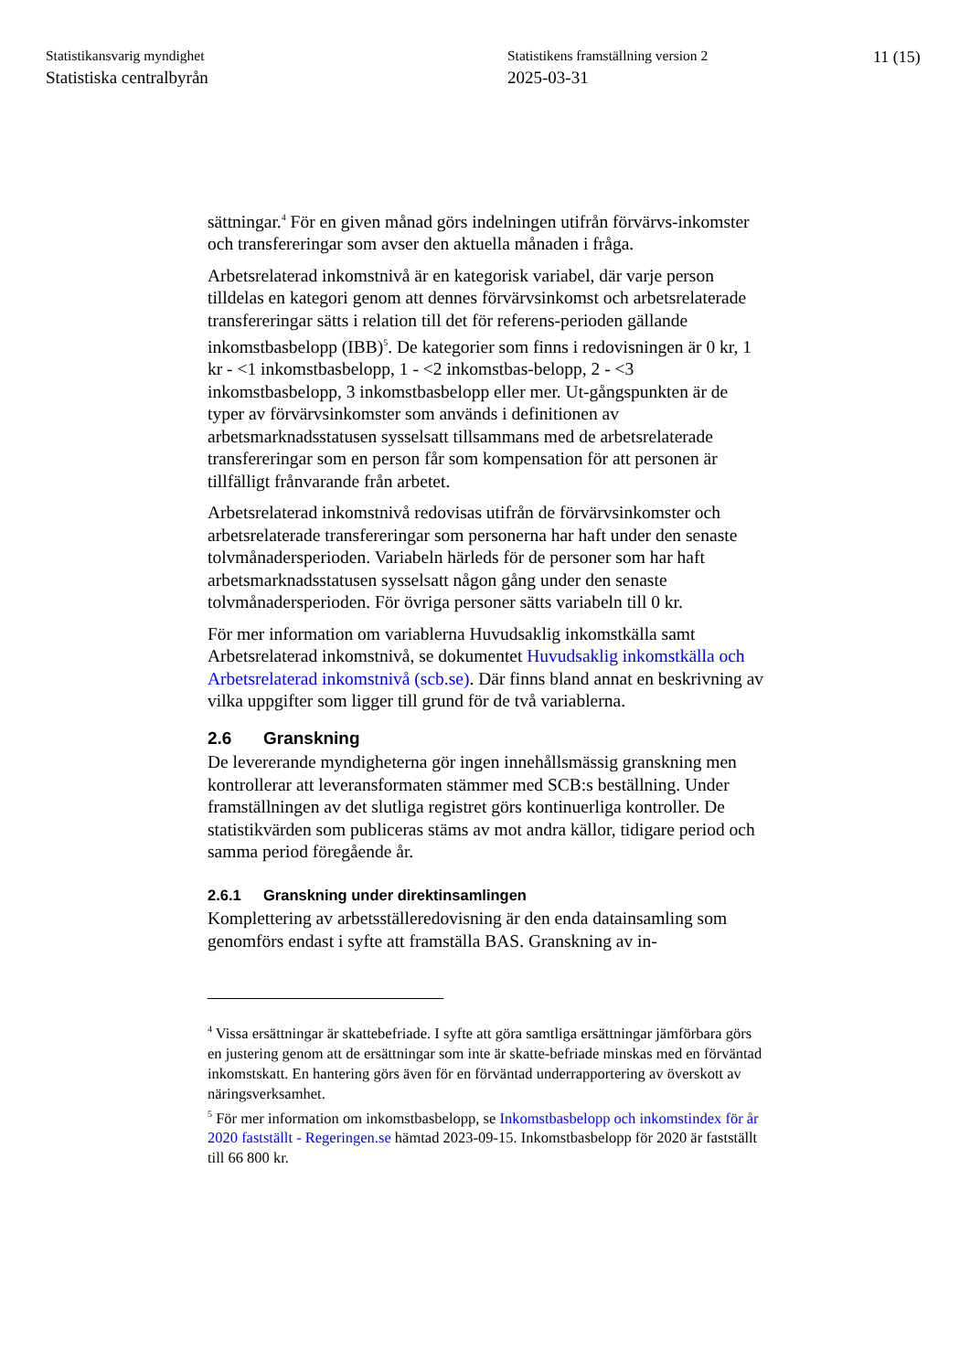Statistikansvarig myndighet
Statistiska centralbyrån
Statistikens framställning version 2
2025-03-31
11 (15)
sättningar.<sup>4</sup> För en given månad görs indelningen utifrån förvärvs-inkomster och transfereringar som avser den aktuella månaden i fråga.
Arbetsrelaterad inkomstnivå är en kategorisk variabel, där varje person tilldelas en kategori genom att dennes förvärvsinkomst och arbetsrelaterade transfereringar sätts i relation till det för referens-perioden gällande inkomstbasbelopp (IBB)<sup>5</sup>. De kategorier som finns i redovisningen är 0 kr, 1 kr - <1 inkomstbasbelopp, 1 - <2 inkomstbas-belopp, 2 - <3 inkomstbasbelopp, 3 inkomstbasbelopp eller mer. Ut-gångspunkten är de typer av förvärvsinkomster som används i definitionen av arbetsmarknadsstatusen sysselsatt tillsammans med de arbetsrelaterade transfereringar som en person får som kompensation för att personen är tillfälligt frånvarande från arbetet.
Arbetsrelaterad inkomstnivå redovisas utifrån de förvärvsinkomster och arbetsrelaterade transfereringar som personerna har haft under den senaste tolvmånadersperioden. Variabeln härleds för de personer som har haft arbetsmarknadsstatusen sysselsatt någon gång under den senaste tolvmånadersperioden. För övriga personer sätts variabeln till 0 kr.
För mer information om variablerna Huvudsaklig inkomstkälla samt Arbetsrelaterad inkomstnivå, se dokumentet Huvudsaklig inkomstkälla och Arbetsrelaterad inkomstnivå (scb.se). Där finns bland annat en beskrivning av vilka uppgifter som ligger till grund för de två variablerna.
2.6 Granskning
De levererande myndigheterna gör ingen innehållsmässig granskning men kontrollerar att leveransformaten stämmer med SCB:s beställning. Under framställningen av det slutliga registret görs kontinuerliga kontroller. De statistikvärden som publiceras stäms av mot andra källor, tidigare period och samma period föregående år.
2.6.1 Granskning under direktinsamlingen
Komplettering av arbetsställeredovisning är den enda datainsamling som genomförs endast i syfte att framställa BAS. Granskning av in-
<sup>4</sup> Vissa ersättningar är skattebefriade. I syfte att göra samtliga ersättningar jämförbara görs en justering genom att de ersättningar som inte är skatte-befriade minskas med en förväntad inkomstskatt. En hantering görs även för en förväntad underrapportering av överskott av näringsverksamhet.
<sup>5</sup> För mer information om inkomstbasbelopp, se Inkomstbasbelopp och inkomstindex för år 2020 fastställt - Regeringen.se hämtad 2023-09-15. Inkomstbasbelopp för 2020 är fastställt till 66 800 kr.